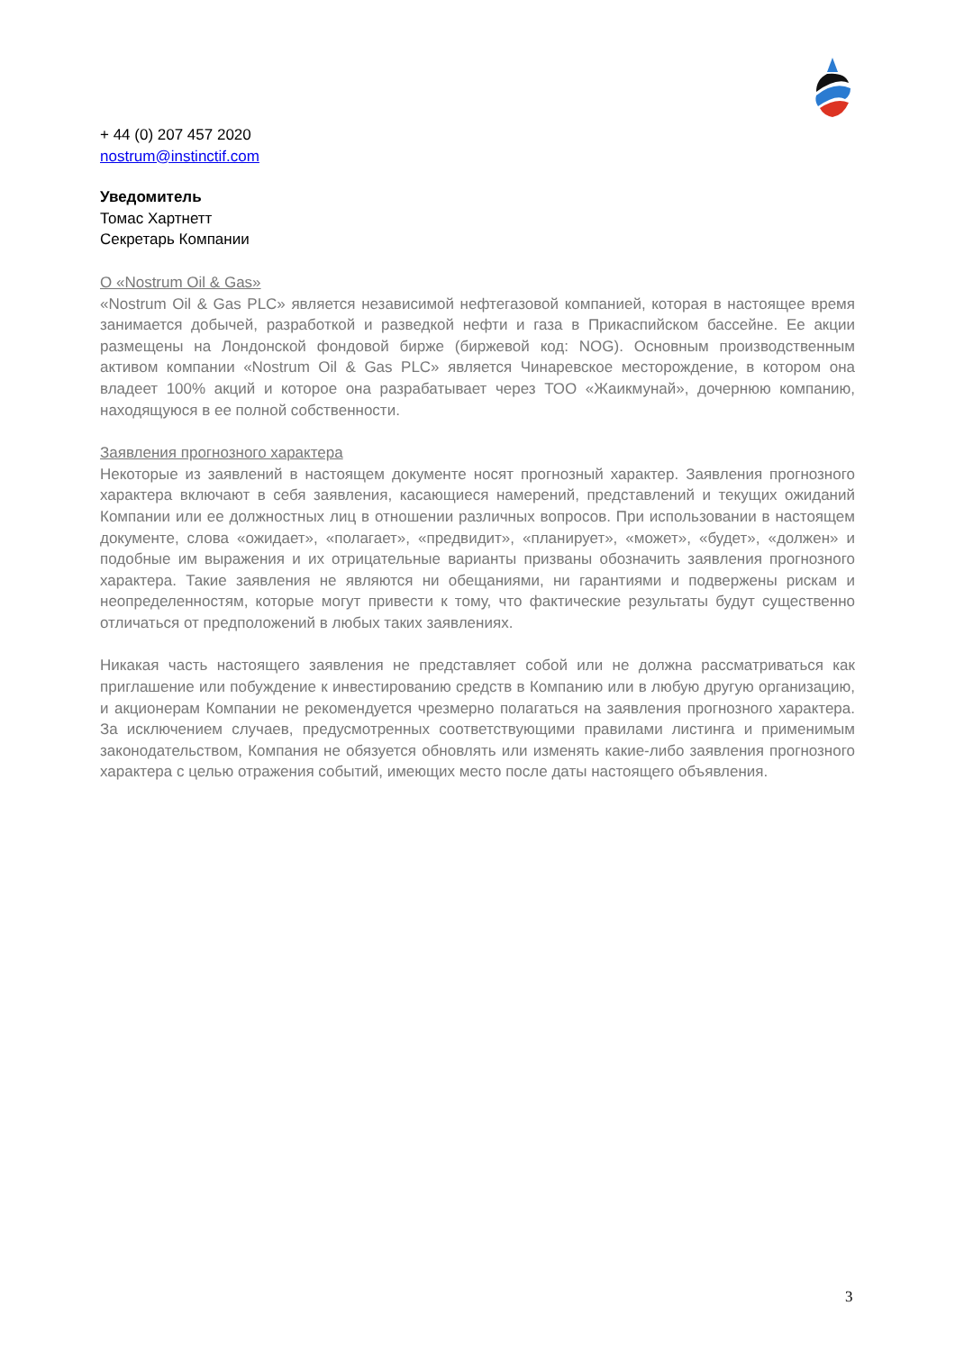+ 44 (0) 207 457 2020
nostrum@instinctif.com
Уведомитель
Томас Хартнетт
Секретарь Компании
О «Nostrum Oil & Gas»
«Nostrum Oil & Gas PLC» является независимой нефтегазовой компанией, которая в настоящее время занимается добычей, разработкой и разведкой нефти и газа в Прикаспийском бассейне. Ее акции размещены на Лондонской фондовой бирже (биржевой код: NOG). Основным производственным активом компании «Nostrum Oil & Gas PLC» является Чинаревское месторождение, в котором она владеет 100% акций и которое она разрабатывает через ТОО «Жаикмунай», дочернюю компанию, находящуюся в ее полной собственности.
Заявления прогнозного характера
Некоторые из заявлений в настоящем документе носят прогнозный характер. Заявления прогнозного характера включают в себя заявления, касающиеся намерений, представлений и текущих ожиданий Компании или ее должностных лиц в отношении различных вопросов. При использовании в настоящем документе, слова «ожидает», «полагает», «предвидит», «планирует», «может», «будет», «должен» и подобные им выражения и их отрицательные варианты призваны обозначить заявления прогнозного характера. Такие заявления не являются ни обещаниями, ни гарантиями и подвержены рискам и неопределенностям, которые могут привести к тому, что фактические результаты будут существенно отличаться от предположений в любых таких заявлениях.
Никакая часть настоящего заявления не представляет собой или не должна рассматриваться как приглашение или побуждение к инвестированию средств в Компанию или в любую другую организацию, и акционерам Компании не рекомендуется чрезмерно полагаться на заявления прогнозного характера. За исключением случаев, предусмотренных соответствующими правилами листинга и применимым законодательством, Компания не обязуется обновлять или изменять какие-либо заявления прогнозного характера с целью отражения событий, имеющих место после даты настоящего объявления.
3